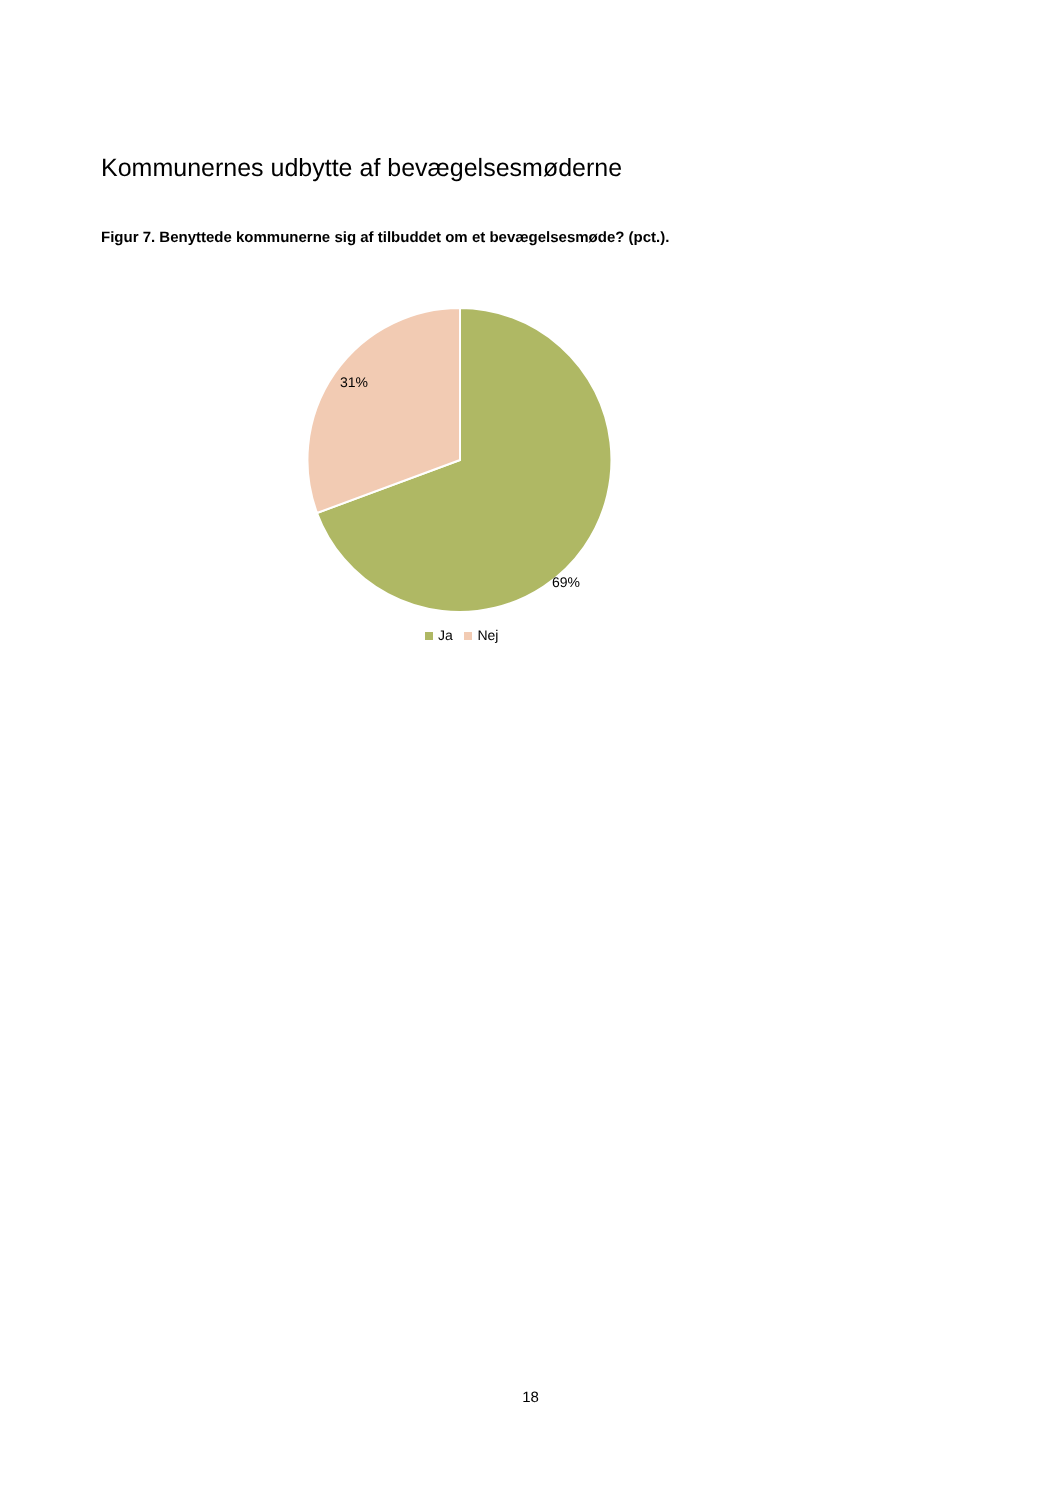Kommunernes udbytte af bevægelsesmøderne
Figur 7. Benyttede kommunerne sig af tilbuddet om et bevægelsesmøde? (pct.).
69%
31%
Ja Nej
18